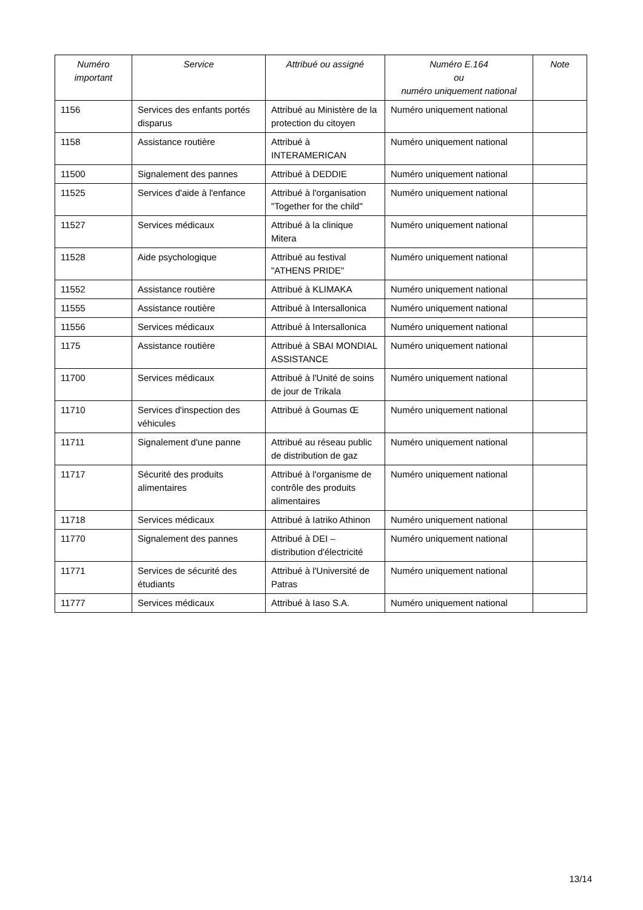| Numéro important | Service | Attribué ou assigné | Numéro E.164 ou numéro uniquement national | Note |
| --- | --- | --- | --- | --- |
| 1156 | Services des enfants portés disparus | Attribué au Ministère de la protection du citoyen | Numéro uniquement national | |
| 1158 | Assistance routière | Attribué à INTERAMERICAN | Numéro uniquement national | |
| 11500 | Signalement des pannes | Attribué à DEDDIE | Numéro uniquement national | |
| 11525 | Services d'aide à l'enfance | Attribué à l'organisation "Together for the child" | Numéro uniquement national | |
| 11527 | Services médicaux | Attribué à la clinique Mitera | Numéro uniquement national | |
| 11528 | Aide psychologique | Attribué au festival "ATHENS PRIDE" | Numéro uniquement national | |
| 11552 | Assistance routière | Attribué à KLIMAKA | Numéro uniquement national | |
| 11555 | Assistance routière | Attribué à Intersallonica | Numéro uniquement national | |
| 11556 | Services médicaux | Attribué à Intersallonica | Numéro uniquement national | |
| 1175 | Assistance routière | Attribué à SBAI MONDIAL ASSISTANCE | Numéro uniquement national | |
| 11700 | Services médicaux | Attribué à l'Unité de soins de jour de Trikala | Numéro uniquement national | |
| 11710 | Services d'inspection des véhicules | Attribué à Goumas Œ | Numéro uniquement national | |
| 11711 | Signalement d'une panne | Attribué au réseau public de distribution de gaz | Numéro uniquement national | |
| 11717 | Sécurité des produits alimentaires | Attribué à l'organisme de contrôle des produits alimentaires | Numéro uniquement national | |
| 11718 | Services médicaux | Attribué à Iatriko Athinon | Numéro uniquement national | |
| 11770 | Signalement des pannes | Attribué à DEI – distribution d'électricité | Numéro uniquement national | |
| 11771 | Services de sécurité des étudiants | Attribué à l'Université de Patras | Numéro uniquement national | |
| 11777 | Services médicaux | Attribué à Iaso S.A. | Numéro uniquement national | |
13/14